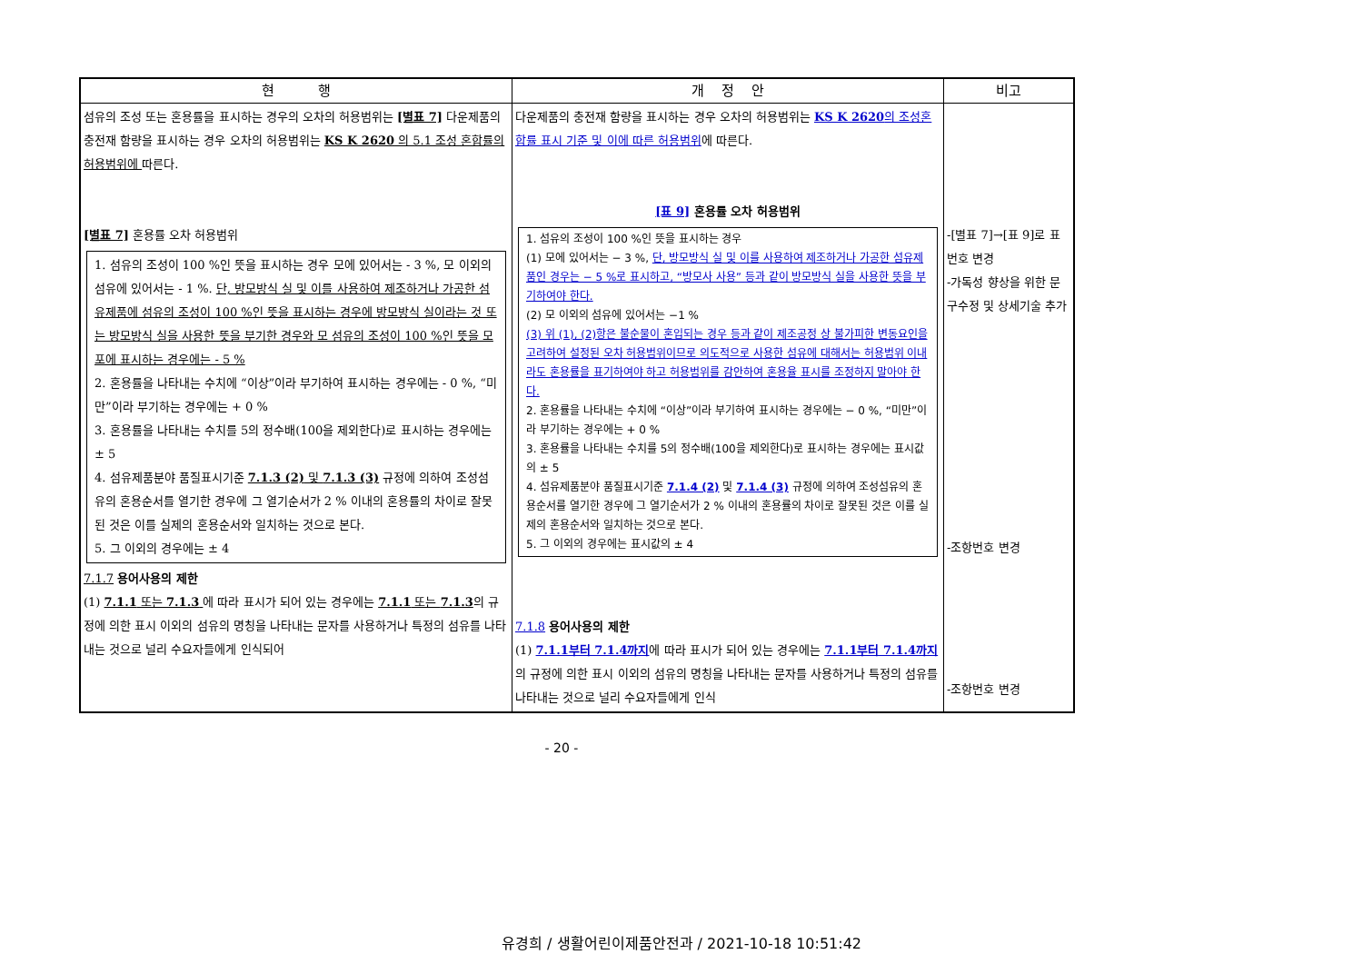| 현 행 | 개 정 안 | 비고 |
| --- | --- | --- |
| 섬유의 조성 또는 혼용률을 표시하는 경우의 오차의 허용범위는 [별표 7] 다운제품의 충전재 함량을 표시하는 경우 오차의 허용범위는 KS K 2620 의 5.1 조성 혼합률의 허용범위에 따른다. [별표 7] 혼용률 오차 허용범위 1. 섬유의 조성이 100 %인 뜻을 표시하는 경우 모에 있어서는 - 3 %, 모 이외의 섬유에 있어서는 - 1 %. 단, 방모방식 실 및 이를 사용하여 제조하거나 가공한 섬유제품에 섬유의 조성이 100 %인 뜻을 표시하는 경우에 방모방식 실이라는 것 또는 방모방식 실을 사용한 뜻을 부기한 경우와 모 섬유의 조성이 100 %인 뜻을 모포에 표시하는 경우에는 - 5 % 2. 혼용률을 나타내는 수치에 “이상”이라 부기하여 표시하는 경우에는 - 0 %, “미만”이라 부기하는 경우에는 + 0 % 3. 혼용률을 나타내는 수치를 5의 정수배(100을 제외한다)로 표시하는 경우에는 ± 5 4. 섬유제품분야 품질표시기준 7.1.3 (2) 및 7.1.3 (3) 규정에 의하여 조성섬유의 혼용순서를 열기한 경우에 그 열기순서가 2 % 이내의 혼용률의 차이로 잘못된 것은 이를 실제의 혼용순서와 일치하는 것으로 본다. 5. 그 이외의 경우에는 ± 4 7.1.7 용어사용의 제한 (1) 7.1.1 또는 7.1.3 에 따라 표시가 되어 있는 경우에는 7.1.1 또는 7.1.3 의 규정에 의한 표시 이외의 섬유의 명칭을 나타내는 문자를 사용하거나 특정의 섬유를 나타내는 것으로 널리 수요자들에게 인식되어 | 다운제품의 충전재 함량을 표시하는 경우 오차의 허용범위는 KS K 2620 의 조성혼합률 표시 기준 및 이에 따른 허용범위 에 따른다. [표 9] 혼용률 오차 허용범위 1. 섬유의 조성이 100 %인 뜻을 표시하는 경우 (1) 모에 있어서는 − 3 %, 단, 방모방식 실 및 이를 사용하여 제조하거나 가공한 섬유제품인 경우는 − 5 %로 표시하고, “방모사 사용” 등과 같이 방모방식 실을 사용한 뜻을 부기하여야 한다. (2) 모 이외의 섬유에 있어서는 −1 % (3) 위 (1), (2)항은 불순물이 혼입되는 경우 등과 같이 제조공정 상 불가피한 변동요인을 고려하여 설정된 오차 허용범위이므로 의도적으로 사용한 섬유에 대해서는 허용범위 이내라도 혼용률을 표기하여야 하고 허용범위를 감안하여 혼용율 표시를 조정하지 말아야 한다. 2. 혼용률을 나타내는 수치에 “이상”이라 부기하여 표시하는 경우에는 − 0 %, “미만”이라 부기하는 경우에는 + 0 % 3. 혼용률을 나타내는 수치를 5의 정수배(100을 제외한다)로 표시하는 경우에는 표시값의 ± 5 4. 섬유제품분야 품질표시기준 7.1.4 (2) 및 7.1.4 (3) 규정에 의하여 조성섬유의 혼용순서를 열기한 경우에 그 열기순서가 2 % 이내의 혼용률의 차이로 잘못된 것은 이를 실제의 혼용순서와 일치하는 것으로 본다. 5. 그 이외의 경우에는 표시값의 ± 4 7.1.8 용어사용의 제한 (1) 7.1.1부터 7.1.4까지 에 따라 표시가 되어 있는 경우에는 7.1.1부터 7.1.4까지 의 규정에 의한 표시 이외의 섬유의 명칭을 나타내는 문자를 사용하거나 특정의 섬유를 나타내는 것으로 널리 수요자들에게 인식 | -[별표 7]→[표 9]로 표번호 변경 -가독성 향상을 위한 문구수정 및 상세기술 추가 -조항번호 변경 -조항번호 변경 |
- 20 -
유경희 / 생활어린이제품안전과 / 2021-10-18 10:51:42